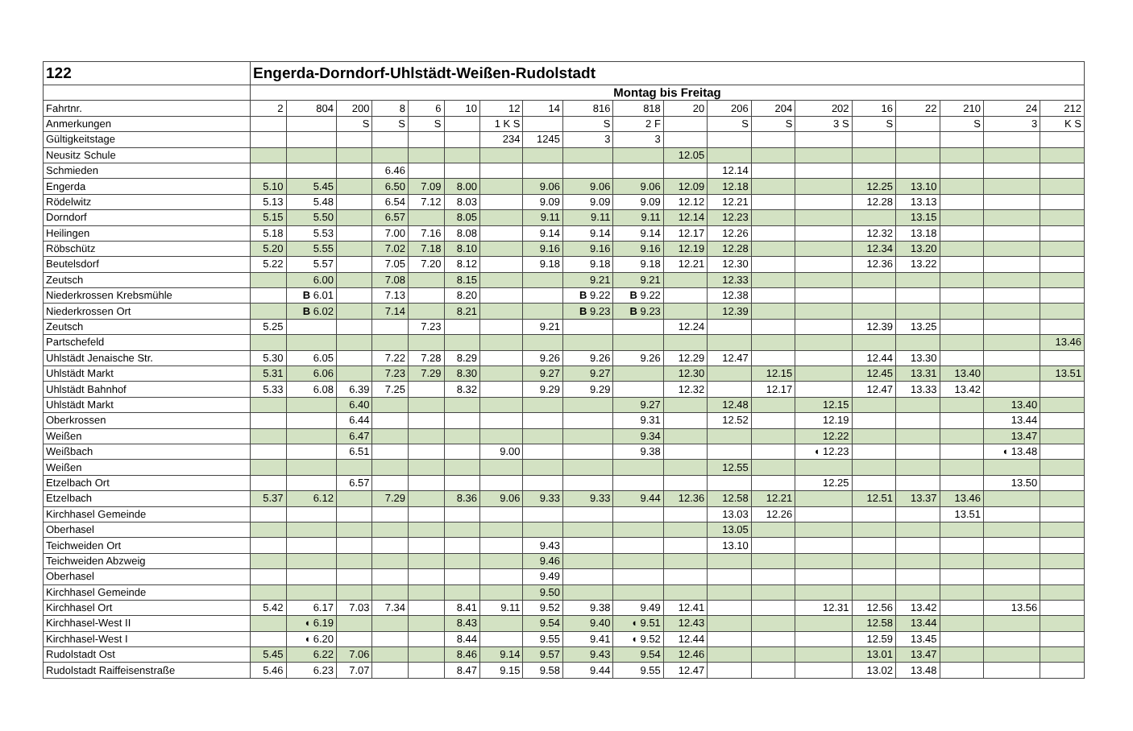| 122 | Engerda-Dorndorf-Uhlstädt-Weißen-Rudolstadt | | | | | | | | | | | | | | | | | | |
| | Montag bis Freitag | | | | | | | | | | | | | | | | | | |
| Fahrtnr. | 2 | 804 | 200 | 8 | 6 | 10 | 12 | 14 | 816 | 818 | 20 | 206 | 204 | 202 | 16 | 22 | 210 | 24 | 212 |
| Anmerkungen | | | S | S | S | | 1 K S | | S | 2 F | | S | S | 3 S | S | | S | 3 | K S |
| Gültigkeitstage | | | | | | | 234 | 1245 | 3 | 3 | | | | | | | | | |
| Neusitz Schule | | | | | | | | | | | 12.05 | | | | | | | | |
| Schmieden | | | | 6.46 | | | | | | | | 12.14 | | | | | | | |
| Engerda | 5.10 | 5.45 | | 6.50 | 7.09 | 8.00 | | 9.06 | 9.06 | 9.06 | 12.09 | 12.18 | | | 12.25 | 13.10 | | | |
| Rödelwitz | 5.13 | 5.48 | | 6.54 | 7.12 | 8.03 | | 9.09 | 9.09 | 9.09 | 12.12 | 12.21 | | | 12.28 | 13.13 | | | |
| Dorndorf | 5.15 | 5.50 | | 6.57 | | 8.05 | | 9.11 | 9.11 | 9.11 | 12.14 | 12.23 | | | | 13.15 | | | |
| Heilingen | 5.18 | 5.53 | | 7.00 | 7.16 | 8.08 | | 9.14 | 9.14 | 9.14 | 12.17 | 12.26 | | | 12.32 | 13.18 | | | |
| Röbschütz | 5.20 | 5.55 | | 7.02 | 7.18 | 8.10 | | 9.16 | 9.16 | 9.16 | 12.19 | 12.28 | | | 12.34 | 13.20 | | | |
| Beutelsdorf | 5.22 | 5.57 | | 7.05 | 7.20 | 8.12 | | 9.18 | 9.18 | 9.18 | 12.21 | 12.30 | | | 12.36 | 13.22 | | | |
| Zeutsch | | 6.00 | | 7.08 | | 8.15 | | | 9.21 | 9.21 | | 12.33 | | | | | | | |
| Niederkrossen Krebsmühle | | B 6.01 | | 7.13 | | 8.20 | | | B 9.22 | B 9.22 | | 12.38 | | | | | | | |
| Niederkrossen Ort | | B 6.02 | | 7.14 | | 8.21 | | | B 9.23 | B 9.23 | | 12.39 | | | | | | | |
| Zeutsch | 5.25 | | | | 7.23 | | | 9.21 | | | 12.24 | | | | 12.39 | 13.25 | | | |
| Partschefeld | | | | | | | | | | | | | | | | | | | 13.46 |
| Uhlstädt Jenaische Str. | 5.30 | 6.05 | | 7.22 | 7.28 | 8.29 | | 9.26 | 9.26 | 9.26 | 12.29 | 12.47 | | | 12.44 | 13.30 | | | |
| Uhlstädt Markt | 5.31 | 6.06 | | 7.23 | 7.29 | 8.30 | | 9.27 | 9.27 | | 12.30 | | 12.15 | | 12.45 | 13.31 | 13.40 | | 13.51 |
| Uhlstädt Bahnhof | 5.33 | 6.08 | 6.39 | 7.25 | | 8.32 | | 9.29 | 9.29 | | 12.32 | | 12.17 | | 12.47 | 13.33 | 13.42 | | |
| Uhlstädt Markt | | | 6.40 | | | | | | | 9.27 | | 12.48 | | 12.15 | | | | 13.40 | |
| Oberkrossen | | | 6.44 | | | | | | | 9.31 | | 12.52 | | 12.19 | | | | 13.44 | |
| Weißen | | | 6.47 | | | | | | | 9.34 | | | | 12.22 | | | | 13.47 | |
| Weißbach | | | 6.51 | | | | 9.00 | | | 9.38 | | | | ◖ 12.23 | | | | ◖ 13.48 | |
| Weißen | | | | | | | | | | | | 12.55 | | | | | | | |
| Etzelbach Ort | | | 6.57 | | | | | | | | | | | 12.25 | | | | 13.50 | |
| Etzelbach | 5.37 | 6.12 | | 7.29 | | 8.36 | 9.06 | 9.33 | 9.33 | 9.44 | 12.36 | 12.58 | 12.21 | | 12.51 | 13.37 | 13.46 | | |
| Kirchhasel Gemeinde | | | | | | | | | | | | 13.03 | 12.26 | | | | 13.51 | | |
| Oberhasel | | | | | | | | | | | | 13.05 | | | | | | | |
| Teichweiden Ort | | | | | | | | 9.43 | | | | 13.10 | | | | | | | |
| Teichweiden Abzweig | | | | | | | | 9.46 | | | | | | | | | | | |
| Oberhasel | | | | | | | | 9.49 | | | | | | | | | | | |
| Kirchhasel Gemeinde | | | | | | | | 9.50 | | | | | | | | | | | |
| Kirchhasel Ort | 5.42 | 6.17 | 7.03 | 7.34 | | 8.41 | 9.11 | 9.52 | 9.38 | 9.49 | 12.41 | | | 12.31 | 12.56 | 13.42 | | 13.56 | |
| Kirchhasel-West II | | ◖ 6.19 | | | | 8.43 | | 9.54 | 9.40 | ◖ 9.51 | 12.43 | | | | 12.58 | 13.44 | | | |
| Kirchhasel-West I | | ◖ 6.20 | | | | 8.44 | | 9.55 | 9.41 | ◖ 9.52 | 12.44 | | | | 12.59 | 13.45 | | | |
| Rudolstadt Ost | 5.45 | 6.22 | 7.06 | | | 8.46 | 9.14 | 9.57 | 9.43 | 9.54 | 12.46 | | | | 13.01 | 13.47 | | | |
| Rudolstadt Raiffeisenstraße | 5.46 | 6.23 | 7.07 | | | 8.47 | 9.15 | 9.58 | 9.44 | 9.55 | 12.47 | | | | 13.02 | 13.48 | | | |